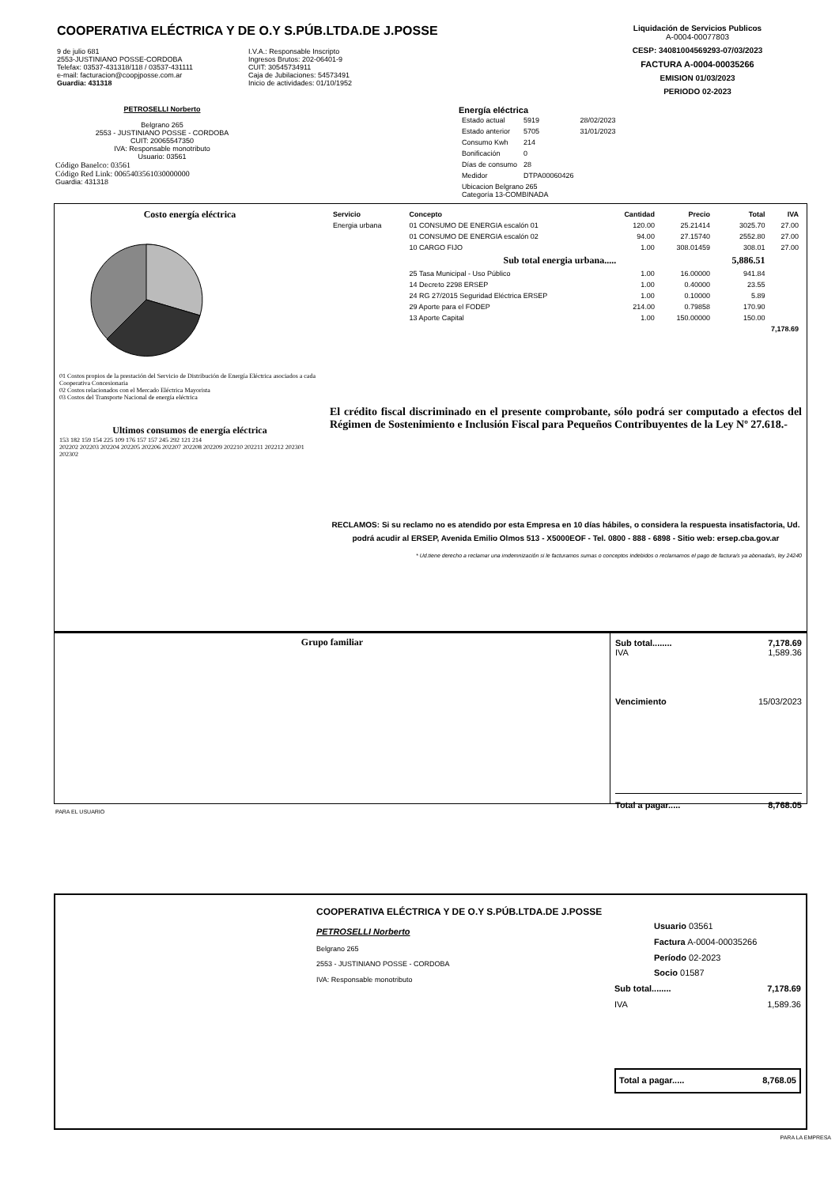COOPERATIVA ELÉCTRICA Y DE O.Y S.PÚB.LTDA.DE J.POSSE
9 de julio 681
2553-JUSTINIANO POSSE-CORDOBA
Telefax: 03537-431318/118 / 03537-431111
e-mail: facturacion@coopjposse.com.ar
Guardia: 431318
I.V.A.: Responsable Inscripto
Ingresos Brutos: 202-06401-9
CUIT: 30545734911
Caja de Jubilaciones: 54573491
Inicio de actividades: 01/10/1952
Liquidación de Servicios Publicos
A-0004-00077803
CESP: 34081004569293-07/03/2023
FACTURA A-0004-00035266
EMISION 01/03/2023
PERIODO 02-2023
PETROSELLI Norberto
Belgrano 265
2553 - JUSTINIANO POSSE - CORDOBA
CUIT: 20065547350
IVA: Responsable monotributo
Usuario: 03561
Código Banelco: 03561
Código Red Link: 0065403561030000000
Guardia: 431318
Energía eléctrica
| Estado actual | 5919 | 28/02/2023 |
| Estado anterior | 5705 | 31/01/2023 |
| Consumo Kwh | 214 | |
| Bonificación | 0 | |
| Días de consumo | 28 | |
| Medidor | DTPA00060426 | |
| Ubicacion Belgrano 265 Categoría 13-COMBINADA | | |
Costo energía eléctrica
01 Costos propios de la prestación del Servicio de Distribución de Energía Eléctrica asociados a cada Cooperativa Concesionaria
02 Costos relacionados con el Mercado Eléctrica Mayorista
03 Costos del Transporte Nacional de energía eléctrica
Ultimos consumos de energía eléctrica
153 182 159 154 225 109 176 157 157 245 292 121 214
202202 202203 202204 202205 202206 202207 202208 202209 202210 202211 202212 202301 202302
| Servicio | Concepto | Cantidad | Precio | Total | IVA |
| --- | --- | --- | --- | --- | --- |
| Energia urbana | 01 CONSUMO DE ENERGIA escalón 01 | 120.00 | 25.21414 | 3025.70 | 27.00 |
| | 01 CONSUMO DE ENERGIA escalón 02 | 94.00 | 27.15740 | 2552.80 | 27.00 |
| | 10 CARGO FIJO | 1.00 | 308.01459 | 308.01 | 27.00 |
| | Sub total energia urbana..... | | | 5,886.51 | |
| | 25 Tasa Municipal - Uso Público | 1.00 | 16.00000 | 941.84 | |
| | 14 Decreto 2298 ERSEP | 1.00 | 0.40000 | 23.55 | |
| | 24 RG 27/2015 Seguridad Eléctrica ERSEP | 1.00 | 0.10000 | 5.89 | |
| | 29 Aporte para el FODEP | 214.00 | 0.79858 | 170.90 | |
| | 13 Aporte Capital | 1.00 | 150.00000 | 150.00 | |
| 7,178.69 | | | | | |
El crédito fiscal discriminado en el presente comprobante, sólo podrá ser computado a efectos del Régimen de Sostenimiento e Inclusión Fiscal para Pequeños Contribuyentes de la Ley Nº 27.618.-
RECLAMOS: Si su reclamo no es atendido por esta Empresa en 10 días hábiles, o considera la respuesta insatisfactoria, Ud. podrá acudir al ERSEP, Avenida Emilio Olmos 513 - X5000EOF - Tel. 0800 - 888 - 6898 - Sitio web: ersep.cba.gov.ar
* Ud.tiene derecho a reclamar una imdemnización si le facturamos sumas o conceptos indebidos o reclamamos el pago de factura/s ya abonada/s, ley 24240
Grupo familiar Sub total........ 7,178.69
IVA 1,589.36
Vencimiento 15/03/2023
Total a pagar..... 8,768.05
PARA EL USUARIO
COOPERATIVA ELÉCTRICA Y DE O.Y S.PÚB.LTDA.DE J.POSSE
PETROSELLI Norberto
Belgrano 265
2553 - JUSTINIANO POSSE - CORDOBA
IVA: Responsable monotributo
Usuario 03561
Factura A-0004-00035266
Período 02-2023
Socio 01587
Sub total........ 7,178.69
IVA 1,589.36
Total a pagar..... 8,768.05
PARA LA EMPRESA